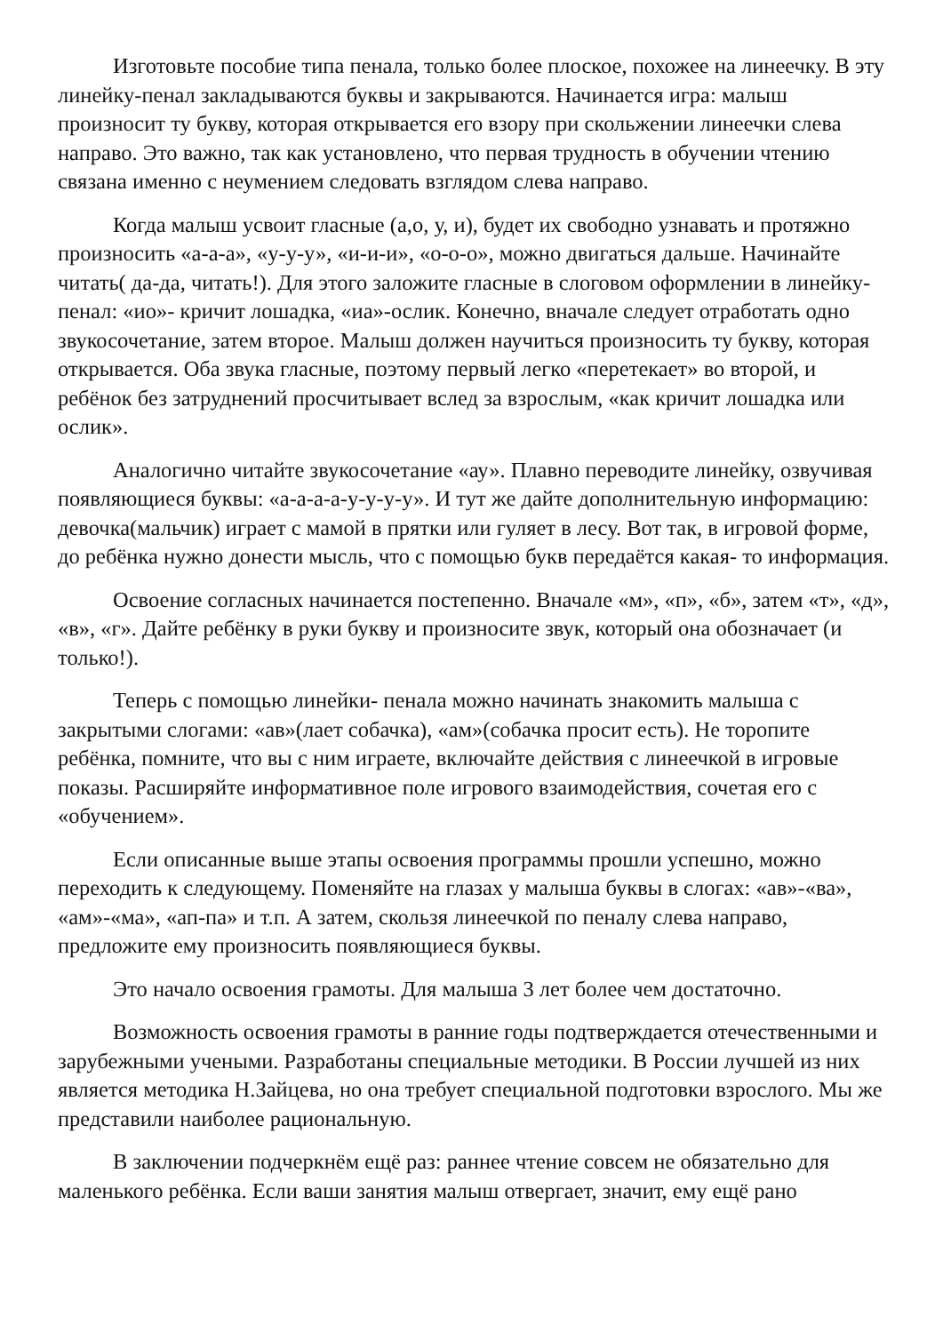Изготовьте пособие типа пенала, только более плоское, похожее на линеечку. В эту линейку-пенал закладываются буквы и закрываются. Начинается игра: малыш произносит ту букву, которая открывается его взору при скольжении линеечки слева направо. Это важно, так как установлено, что первая трудность в обучении чтению связана именно с неумением следовать взглядом слева направо.
Когда малыш усвоит гласные (а,о, у, и), будет их свободно узнавать и протяжно произносить «а-а-а», «у-у-у», «и-и-и», «о-о-о», можно двигаться дальше. Начинайте читать( да-да, читать!). Для этого заложите гласные в слоговом оформлении в линейку- пенал: «ио»- кричит лошадка, «иа»-ослик. Конечно, вначале следует отработать одно звукосочетание, затем второе. Малыш должен научиться произносить ту букву, которая открывается. Оба звука гласные, поэтому первый легко «перетекает» во второй, и ребёнок без затруднений просчитывает вслед за взрослым, «как кричит лошадка или ослик».
Аналогично читайте звукосочетание «ау». Плавно переводите линейку, озвучивая появляющиеся буквы: «а-а-а-а-у-у-у-у». И тут же дайте дополнительную информацию: девочка(мальчик) играет с мамой в прятки или гуляет в лесу. Вот так, в игровой форме, до ребёнка нужно донести мысль, что с помощью букв передаётся какая- то информация.
Освоение согласных начинается постепенно. Вначале «м», «п», «б», затем «т», «д», «в», «г». Дайте ребёнку в руки букву и произносите звук, который она обозначает (и только!).
Теперь с помощью линейки- пенала можно начинать знакомить малыша с закрытыми слогами: «ав»(лает собачка), «ам»(собачка просит есть). Не торопите ребёнка, помните, что вы с ним играете, включайте действия с линеечкой в игровые показы. Расширяйте информативное поле игрового взаимодействия, сочетая его с «обучением».
Если описанные выше этапы освоения программы прошли успешно, можно переходить к следующему. Поменяйте на глазах у малыша буквы в слогах: «ав»-«ва», «ам»-«ма», «ап-па» и т.п. А затем, скользя линеечкой по пеналу слева направо, предложите ему произносить появляющиеся буквы.
Это начало освоения грамоты. Для малыша 3 лет более чем достаточно.
Возможность освоения грамоты в ранние годы подтверждается отечественными и зарубежными учеными. Разработаны специальные методики. В России лучшей из них является методика Н.Зайцева, но она требует специальной подготовки взрослого. Мы же представили наиболее рациональную.
В заключении подчеркнём ещё раз: раннее чтение совсем не обязательно для маленького ребёнка. Если ваши занятия малыш отвергает, значит, ему ещё рано